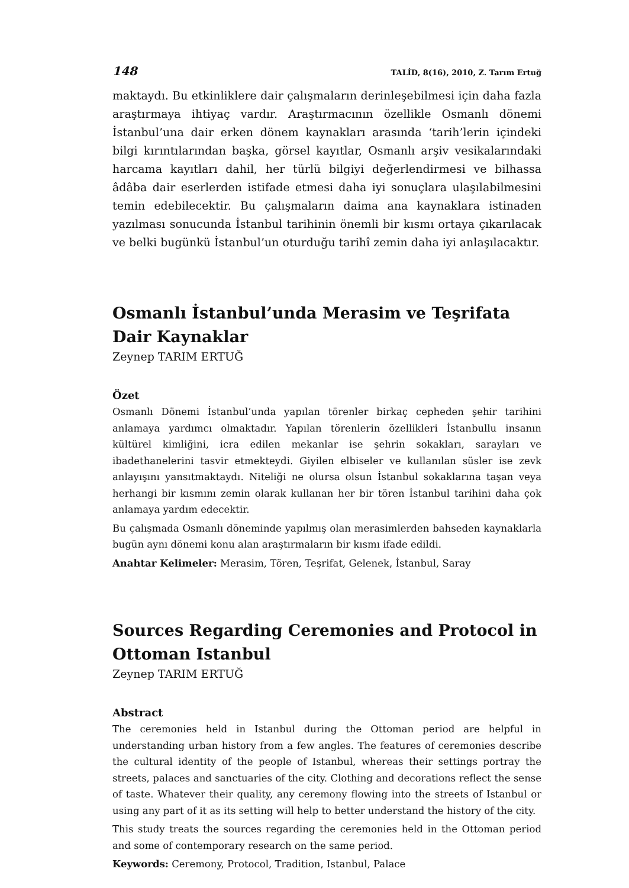148 TALİD, 8(16), 2010, Z. Tarım Ertuğ
maktaydı. Bu etkinliklere dair çalışmaların derinleşebilmesi için daha fazla araştırmaya ihtiyaç vardır. Araştırmacının özellikle Osmanlı dönemi İstanbul’una dair erken dönem kaynakları arasında ‘tarih’lerin içindeki bilgi kırıntılarından başka, görsel kayıtlar, Osmanlı arşiv vesikalarındaki harcama kayıtları dahil, her türlü bilgiyi değerlendirmesi ve bilhassa âdâba dair eserlerden istifade etmesi daha iyi sonuçlara ulaşılabilmesini temin edebilecektir. Bu çalışmaların daima ana kaynaklara istinaden yazılması sonucunda İstanbul tarihinin önemli bir kısmı ortaya çıkarılacak ve belki bugünkü İstanbul’un oturduğu tarihî zemin daha iyi anlaşılacaktır.
Osmanlı İstanbul’unda Merasim ve Teşrifata Dair Kaynaklar
Zeynep TARIM ERTUĞ
Özet
Osmanlı Dönemi İstanbul’unda yapılan törenler birkaç cepheden şehir tarihini anlamaya yardımcı olmaktadır. Yapılan törenlerin özellikleri İstanbullu insanın kültürel kimliğini, icra edilen mekanlar ise şehrin sokakları, sarayları ve ibadethanelerini tasvir etmekteydi. Giyilen elbiseler ve kullanılan süsler ise zevk anlayışını yansıtmaktaydı. Niteliği ne olursa olsun İstanbul sokaklarına taşan veya herhangi bir kısmını zemin olarak kullanan her bir tören İstanbul tarihini daha çok anlamaya yardım edecektir.
Bu çalışmada Osmanlı döneminde yapılmış olan merasimlerden bahseden kaynaklarla bugün aynı dönemi konu alan araştırmaların bir kısmı ifade edildi.
Anahtar Kelimeler: Merasim, Tören, Teşrifat, Gelenek, İstanbul, Saray
Sources Regarding Ceremonies and Protocol in Ottoman Istanbul
Zeynep TARIM ERTUĞ
Abstract
The ceremonies held in Istanbul during the Ottoman period are helpful in understanding urban history from a few angles. The features of ceremonies describe the cultural identity of the people of Istanbul, whereas their settings portray the streets, palaces and sanctuaries of the city. Clothing and decorations reflect the sense of taste. Whatever their quality, any ceremony flowing into the streets of Istanbul or using any part of it as its setting will help to better understand the history of the city.
This study treats the sources regarding the ceremonies held in the Ottoman period and some of contemporary research on the same period.
Keywords: Ceremony, Protocol, Tradition, Istanbul, Palace